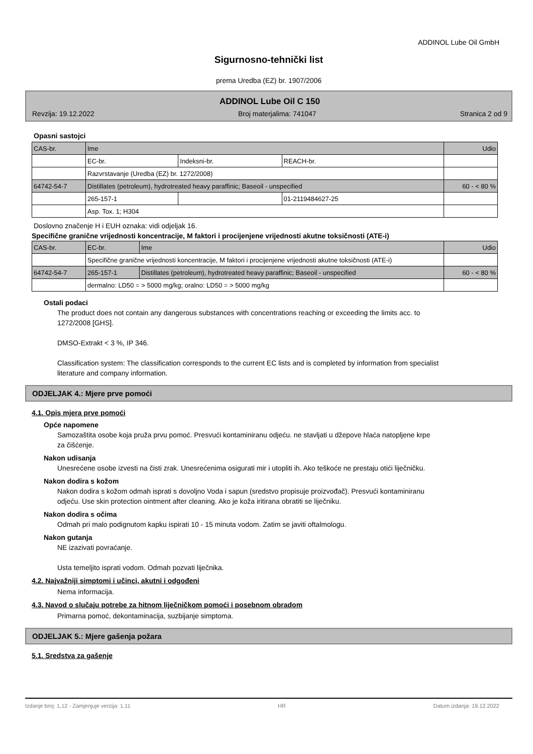ADDINOL Lube Oil GmbH
Sigurnosno-tehnički list
prema Uredba (EZ) br. 1907/2006
ADDINOL Lube Oil C 150
Revzija: 19.12.2022 Broj materjalima: 741047 Stranica 2 od 9
Opasni sastojci
| CAS-br. | Ime | | | Udio |
| | EC-br. | Indeksni-br. | REACH-br. | |
| | Razvrstavanje (Uredba (EZ) br. 1272/2008) | | | |
| 64742-54-7 | Distillates (petroleum), hydrotreated heavy paraffinic; Baseoil - unspecified | | | 60 - < 80 % |
| | 265-157-1 | | 01-2119484627-25 | |
| | Asp. Tox. 1; H304 | | | |
Doslovno značenje H i EUH oznaka: vidi odjeljak 16.
Specifične granične vrijednosti koncentracije, M faktori i procijenjene vrijednosti akutne toksičnosti (ATE-i)
| CAS-br. | EC-br. | Ime | Udio |
| | Specifične granične vrijednosti koncentracije, M faktori i procijenjene vrijednosti akutne toksičnosti (ATE-i) | | |
| 64742-54-7 | 265-157-1 | Distillates (petroleum), hydrotreated heavy paraffinic; Baseoil - unspecified | 60 - < 80 % |
| | dermalno: LD50 = > 5000 mg/kg; oralno: LD50 = > 5000 mg/kg | | |
Ostali podaci
The product does not contain any dangerous substances with concentrations reaching or exceeding the limits acc. to 1272/2008 [GHS].
DMSO-Extrakt < 3 %, IP 346.
Classification system: The classification corresponds to the current EC lists and is completed by information from specialist literature and company information.
ODJELJAK 4.: Mjere prve pomoći
4.1. Opis mjera prve pomoći
Opće napomene
Samozaštita osobe koja pruža prvu pomoć. Presvući kontaminiranu odjeću. ne stavljati u džepove hlaća natopljene krpe za čišćenje.
Nakon udisanja
Unesrećene osobe izvesti na čisti zrak. Unesrećenima osigurati mir i utopliti ih. Ako teškoće ne prestaju otići liječničku.
Nakon dodira s kožom
Nakon dodira s kožom odmah isprati s dovoljno Voda i sapun (sredstvo propisuje proizvođač). Presvući kontaminiranu odjeću. Use skin protection ointment after cleaning. Ako je koža iritirana obratiti se liječniku.
Nakon dodira s očima
Odmah pri malo podignutom kapku ispirati 10 - 15 minuta vodom. Zatim se javiti oftalmologu.
Nakon gutanja
NE izazivati povraćanje.
Usta temeljito isprati vodom. Odmah pozvati liječnika.
4.2. Najvažniji simptomi i učinci, akutni i odgođeni
Nema informacija.
4.3. Navod o slučaju potrebe za hitnom liječničkom pomoći i posebnom obradom
Primarna pomoć, dekontaminacija, suzbijanje simptoma.
ODJELJAK 5.: Mjere gašenja požara
5.1. Sredstva za gašenje
Izdanje broj: 1,12 - Zamjenjuje verzija: 1,11 HR Datum izdanja: 19.12.2022